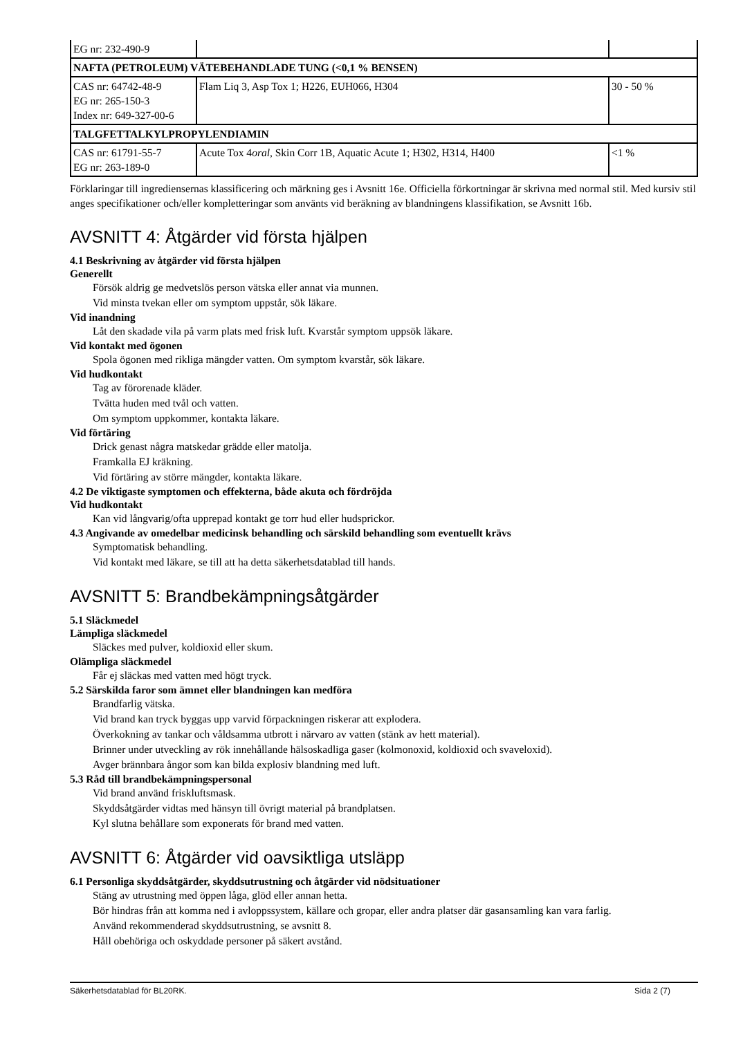| EG nr: 232-490-9 | | |
| NAFTA (PETROLEUM) VÄTEBEHANDLADE TUNG (<0,1 % BENSEN) | | |
| CAS nr: 64742-48-9 EG nr: 265-150-3 Index nr: 649-327-00-6 | Flam Liq 3, Asp Tox 1; H226, EUH066, H304 | 30 - 50 % |
| TALGFETTALKYLPROPYLENDIAMIN | | |
| CAS nr: 61791-55-7 EG nr: 263-189-0 | Acute Tox 4 oral , Skin Corr 1B, Aquatic Acute 1; H302, H314, H400 | <1 % |
Förklaringar till ingrediensernas klassificering och märkning ges i Avsnitt 16e. Officiella förkortningar är skrivna med normal stil. Med kursiv stil anges specifikationer och/eller kompletteringar som använts vid beräkning av blandningens klassifikation, se Avsnitt 16b.
AVSNITT 4: Åtgärder vid första hjälpen
4.1 Beskrivning av åtgärder vid första hjälpen
Generellt
Försök aldrig ge medvetslös person vätska eller annat via munnen.
Vid minsta tvekan eller om symptom uppstår, sök läkare.
Vid inandning
Låt den skadade vila på varm plats med frisk luft. Kvarstår symptom uppsök läkare.
Vid kontakt med ögonen
Spola ögonen med rikliga mängder vatten. Om symptom kvarstår, sök läkare.
Vid hudkontakt
Tag av förorenade kläder.
Tvätta huden med tvål och vatten.
Om symptom uppkommer, kontakta läkare.
Vid förtäring
Drick genast några matskedar grädde eller matolja.
Framkalla EJ kräkning.
Vid förtäring av större mängder, kontakta läkare.
4.2 De viktigaste symptomen och effekterna, både akuta och fördröjda
Vid hudkontakt
Kan vid långvarig/ofta upprepad kontakt ge torr hud eller hudsprickor.
4.3 Angivande av omedelbar medicinsk behandling och särskild behandling som eventuellt krävs
Symptomatisk behandling.
Vid kontakt med läkare, se till att ha detta säkerhetsdatablad till hands.
AVSNITT 5: Brandbekämpningsåtgärder
5.1 Släckmedel
Lämpliga släckmedel
Släckes med pulver, koldioxid eller skum.
Olämpliga släckmedel
Får ej släckas med vatten med högt tryck.
5.2 Särskilda faror som ämnet eller blandningen kan medföra
Brandfarlig vätska.
Vid brand kan tryck byggas upp varvid förpackningen riskerar att explodera.
Överkokning av tankar och våldsamma utbrott i närvaro av vatten (stänk av hett material).
Brinner under utveckling av rök innehållande hälsoskadliga gaser (kolmonoxid, koldioxid och svaveloxid).
Avger brännbara ångor som kan bilda explosiv blandning med luft.
5.3 Råd till brandbekämpningspersonal
Vid brand använd friskluftsmask.
Skyddsåtgärder vidtas med hänsyn till övrigt material på brandplatsen.
Kyl slutna behållare som exponerats för brand med vatten.
AVSNITT 6: Åtgärder vid oavsiktliga utsläpp
6.1 Personliga skyddsåtgärder, skyddsutrustning och åtgärder vid nödsituationer
Stäng av utrustning med öppen låga, glöd eller annan hetta.
Bör hindras från att komma ned i avloppssystem, källare och gropar, eller andra platser där gasansamling kan vara farlig.
Använd rekommenderad skyddsutrustning, se avsnitt 8.
Håll obehöriga och oskyddade personer på säkert avstånd.
Säkerhetsdatablad för BL20RK. Sida 2 (7)